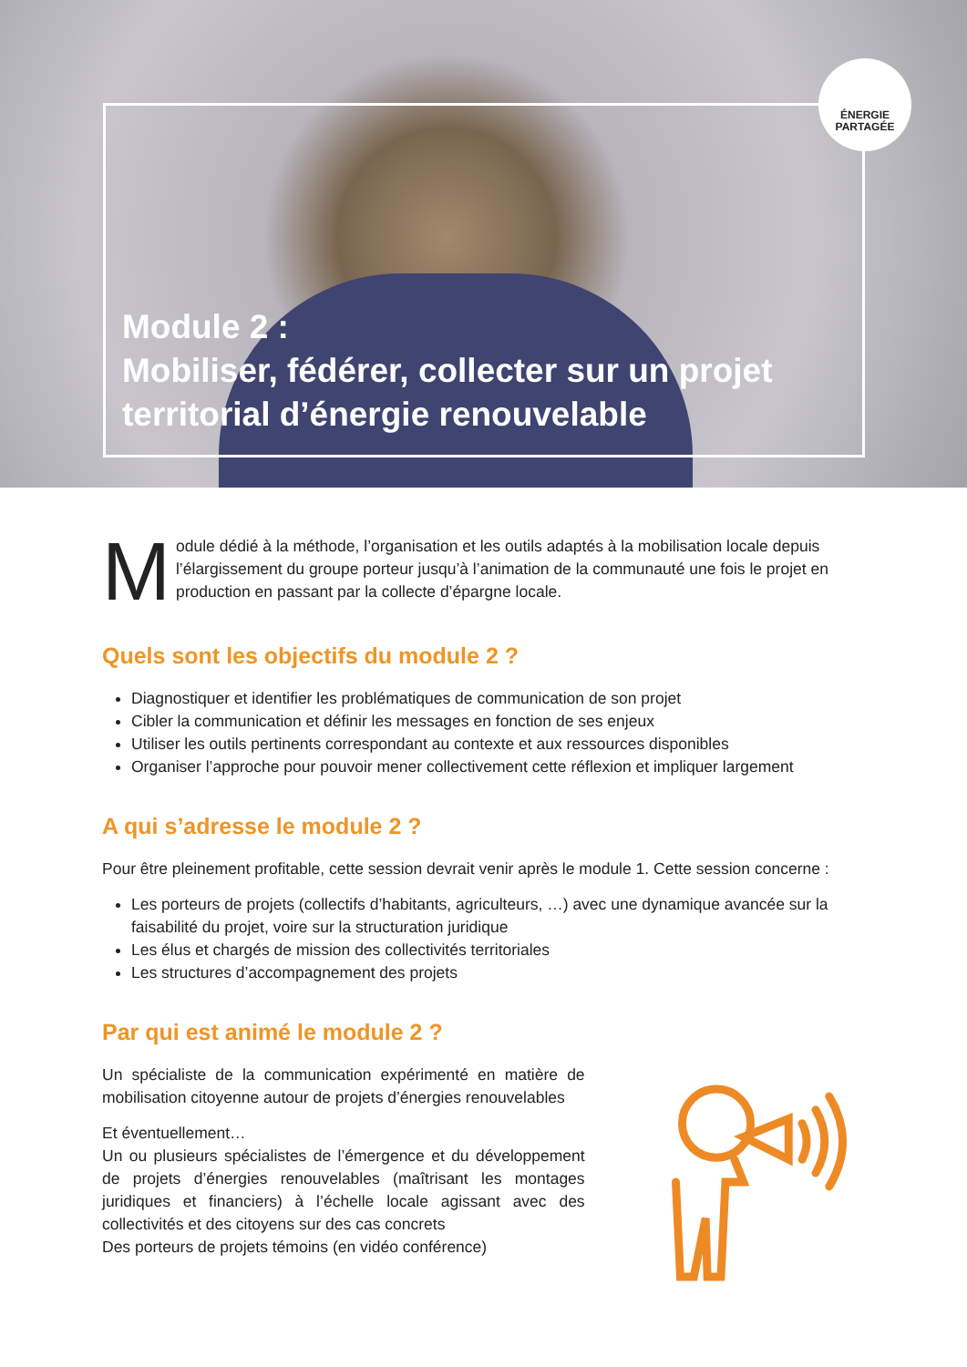ÉNERGIE
PARTAGÉE
Module 2 :
Mobiliser, fédérer, collecter sur un projet
territorial d’énergie renouvelable
Module dédié à la méthode, l’organisation et les outils adaptés à la mobilisation locale depuis l’élargissement du groupe porteur jusqu’à l’animation de la communauté une fois le projet en production en passant par la collecte d’épargne locale.
Quels sont les objectifs du module 2 ?
Diagnostiquer et identifier les problématiques de communication de son projet
Cibler la communication et définir les messages en fonction de ses enjeux
Utiliser les outils pertinents correspondant au contexte et aux ressources disponibles
Organiser l’approche pour pouvoir mener collectivement cette réflexion et impliquer largement
A qui s’adresse le module 2 ?
Pour être pleinement profitable, cette session devrait venir après le module 1. Cette session concerne :
Les porteurs de projets (collectifs d’habitants, agriculteurs, …) avec une dynamique avancée sur la faisabilité du projet, voire sur la structuration juridique
Les élus et chargés de mission des collectivités territoriales
Les structures d’accompagnement des projets
Par qui est animé le module 2 ?
Un spécialiste de la communication expérimenté en matière de mobilisation citoyenne autour de projets d’énergies renouvelables
Et éventuellement…
Un ou plusieurs spécialistes de l’émergence et du développement de projets d’énergies renouvelables (maîtrisant les montages juridiques et financiers) à l’échelle locale agissant avec des collectivités et des citoyens sur des cas concrets
Des porteurs de projets témoins (en vidéo conférence)